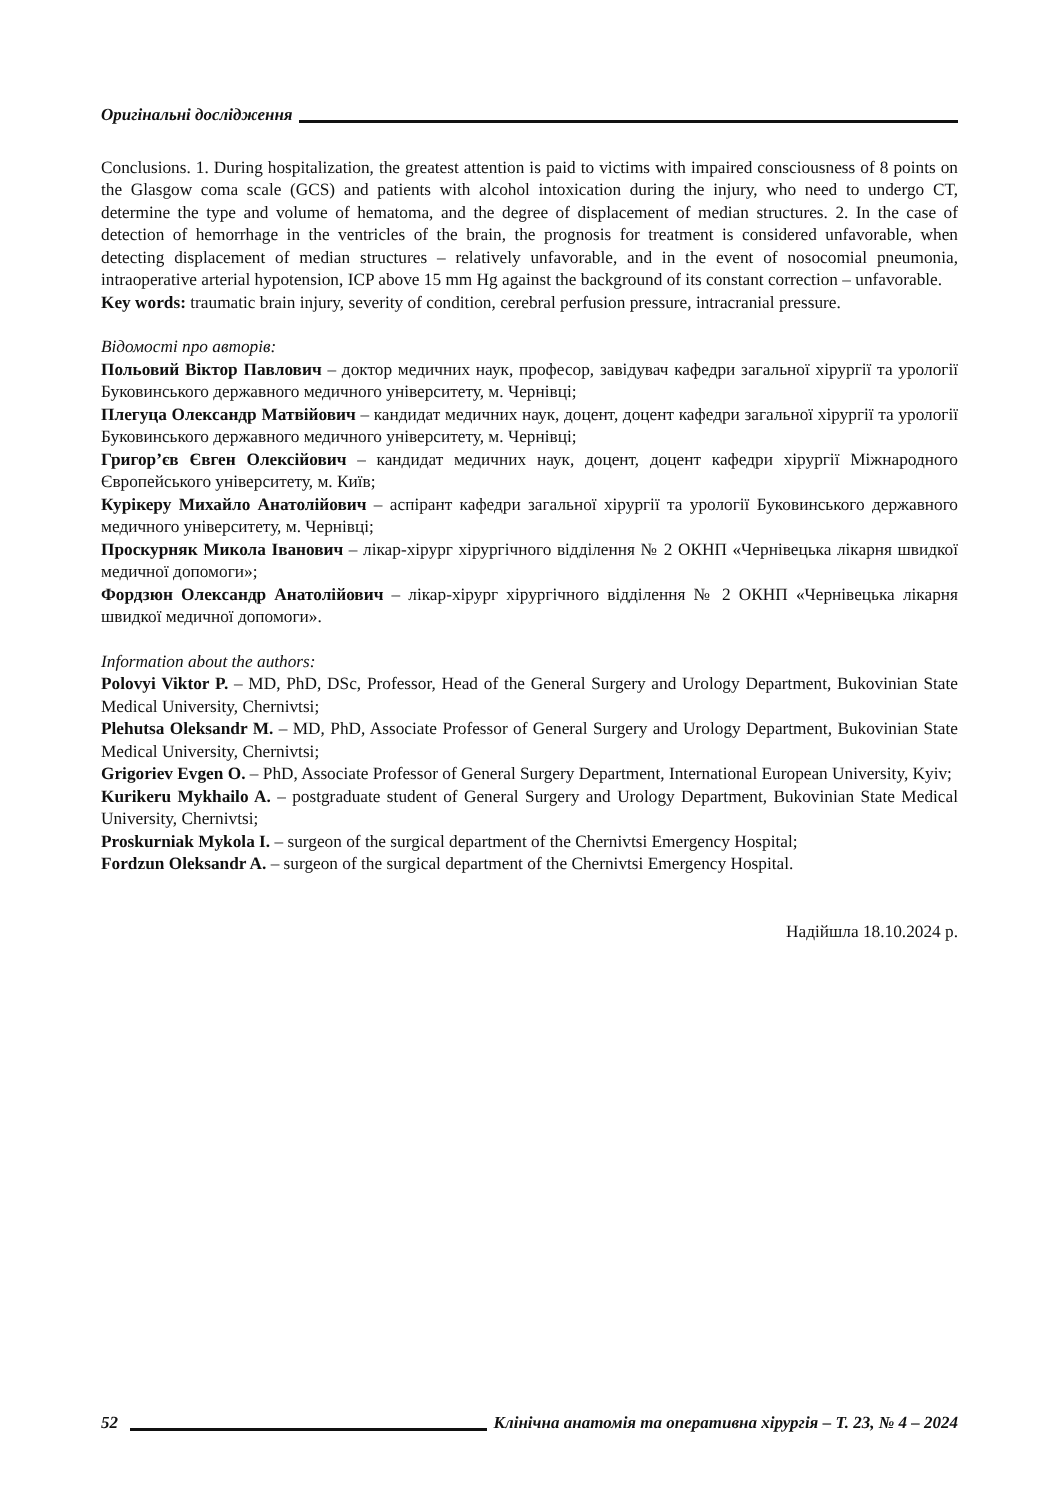Оригінальні дослідження
Conclusions. 1. During hospitalization, the greatest attention is paid to victims with impaired consciousness of 8 points on the Glasgow coma scale (GCS) and patients with alcohol intoxication during the injury, who need to undergo CT, determine the type and volume of hematoma, and the degree of displacement of median structures. 2. In the case of detection of hemorrhage in the ventricles of the brain, the prognosis for treatment is considered unfavorable, when detecting displacement of median structures – relatively unfavorable, and in the event of nosocomial pneumonia, intraoperative arterial hypotension, ICP above 15 mm Hg against the background of its constant correction – unfavorable.
Key words: traumatic brain injury, severity of condition, cerebral perfusion pressure, intracranial pressure.
Відомості про авторів:
Польовий Віктор Павлович – доктор медичних наук, професор, завідувач кафедри загальної хірургії та урології Буковинського державного медичного університету, м. Чернівці;
Плегуца Олександр Матвійович – кандидат медичних наук, доцент, доцент кафедри загальної хірургії та урології Буковинського державного медичного університету, м. Чернівці;
Григор’єв Євген Олексійович – кандидат медичних наук, доцент, доцент кафедри хірургії Міжнародного Європейського університету, м. Київ;
Курікеру Михайло Анатолійович – аспірант кафедри загальної хірургії та урології Буковинського державного медичного університету, м. Чернівці;
Проскурняк Микола Іванович – лікар-хірург хірургічного відділення № 2 ОКНП «Чернівецька лікарня швидкої медичної допомоги»;
Фордзюн Олександр Анатолійович – лікар-хірург хірургічного відділення № 2 ОКНП «Чернівецька лікарня швидкої медичної допомоги».
Information about the authors:
Polovyi Viktor P. – MD, PhD, DSc, Professor, Head of the General Surgery and Urology Department, Bukovinian State Medical University, Chernivtsi;
Plehutsa Oleksandr M. – MD, PhD, Associate Professor of General Surgery and Urology Department, Bukovinian State Medical University, Chernivtsi;
Grigoriev Evgen O. – PhD, Associate Professor of General Surgery Department, International European University, Kyiv;
Kurikeru Mykhailo A. – postgraduate student of General Surgery and Urology Department, Bukovinian State Medical University, Chernivtsi;
Proskurniak Mykola I. – surgeon of the surgical department of the Chernivtsi Emergency Hospital;
Fordzun Oleksandr A. – surgeon of the surgical department of the Chernivtsi Emergency Hospital.
Надійшла 18.10.2024 р.
52 Клінічна анатомія та оперативна хірургія – Т. 23, № 4 – 2024